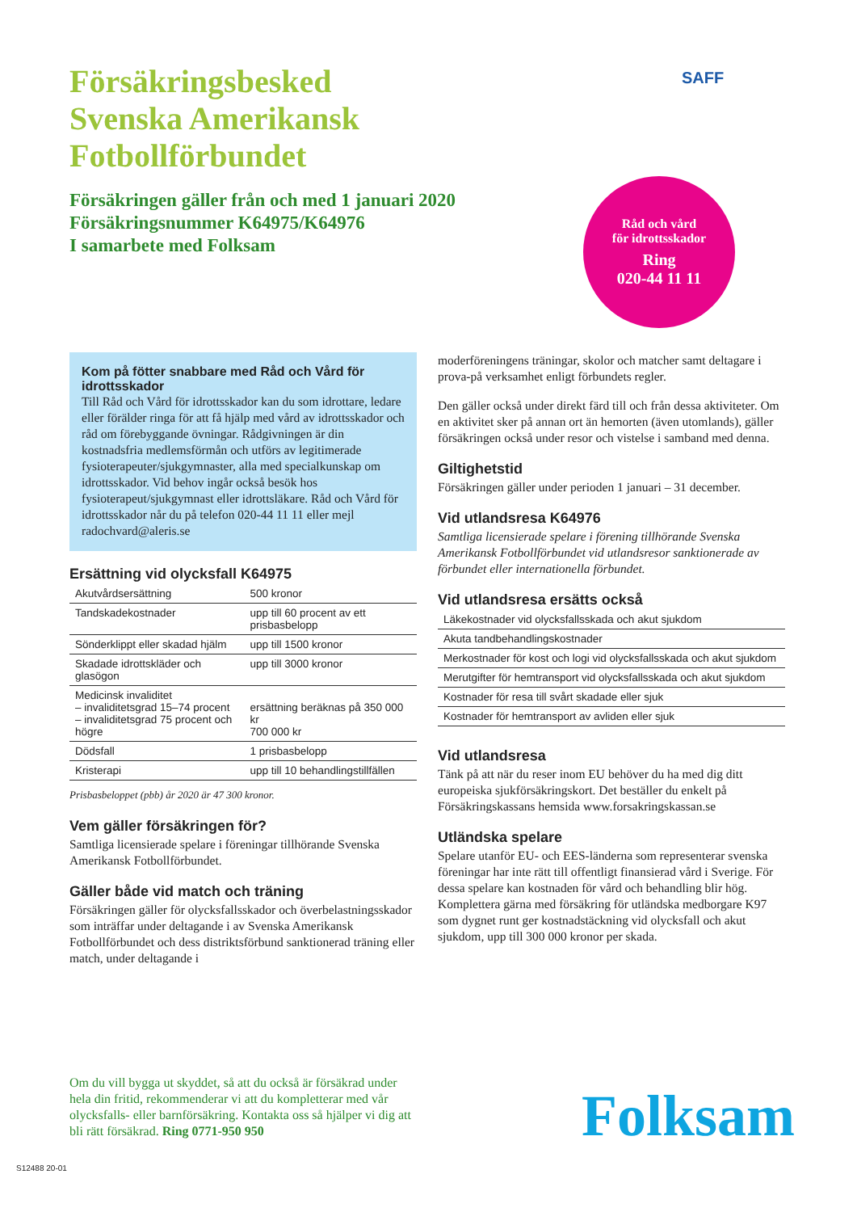SAFF
Försäkringsbesked
Svenska Amerikansk
Fotbollförbundet
Försäkringen gäller från och med 1 januari 2020
Försäkringsnummer K64975/K64976
I samarbete med Folksam
Råd och vård
för idrottsskador
Ring
020-44 11 11
Kom på fötter snabbare med Råd och Vård för idrottsskador
Till Råd och Vård för idrottsskador kan du som idrottare, ledare eller förälder ringa för att få hjälp med vård av idrottsskador och råd om förebyggande övningar. Rådgivningen är din kostnadsfria medlemsförmån och utförs av legitimerade fysioterapeuter/sjukgymnaster, alla med specialkunskap om idrottsskador. Vid behov ingår också besök hos fysioterapeut/sjukgymnast eller idrotts­läkare. Råd och Vård för idrottsskador når du på telefon 020-44 11 11 eller mejl radochvard@aleris.se
Ersättning vid olycksfall K64975
| Akutvårdsersättning | 500 kronor |
| Tandskadekostnader | upp till 60 procent av ett prisbasbelopp |
| Sönderklippt eller skadad hjälm | upp till 1500 kronor |
| Skadade idrottskläder och glasögon | upp till 3000 kronor |
| Medicinsk invaliditet – invaliditetsgrad 15–74 procent – invaliditetsgrad 75 procent och högre | ersättning beräknas på 350 000 kr 700 000 kr |
| Dödsfall | 1 prisbasbelopp |
| Kristerapi | upp till 10 behandlingstillfällen |
Prisbasbeloppet (pbb) år 2020 är 47 300 kronor.
Vem gäller försäkringen för?
Samtliga licensierade spelare i föreningar tillhörande Svenska Amerikansk Fotbollförbundet.
Gäller både vid match och träning
Försäkringen gäller för olycksfallsskador och överbelastningsskador som inträffar under deltagande i av Svenska Amerikansk Fotbollförbundet och dess distriktsförbund sanktionerad träning eller match, under deltagande i
moderföreningens träningar, skolor och matcher samt deltagare i prova-på verksamhet enligt förbundets regler.
Den gäller också under direkt färd till och från dessa aktiviteter. Om en aktivitet sker på annan ort än hemorten (även utomlands), gäller försäkringen också under resor och vistelse i samband med denna.
Giltighetstid
Försäkringen gäller under perioden 1 januari – 31 december.
Vid utlandsresa K64976
Samtliga licensierade spelare i förening tillhörande Svenska Amerikansk Fotbollförbundet vid utlandsresor sanktionerade av förbundet eller internationella förbundet.
Vid utlandsresa ersätts också
| Läkekostnader vid olycksfallsskada och akut sjukdom |
| Akuta tandbehandlingskostnader |
| Merkostnader för kost och logi vid olycksfallsskada och akut sjukdom |
| Merutgifter för hemtransport vid olycksfallsskada och akut sjukdom |
| Kostnader för resa till svårt skadade eller sjuk |
| Kostnader för hemtransport av avliden eller sjuk |
Vid utlandsresa
Tänk på att när du reser inom EU behöver du ha med dig ditt europeiska sjukförsäkringskort. Det beställer du enkelt på Försäkringskassans hemsida www.forsakringskassan.se
Utländska spelare
Spelare utanför EU- och EES-länderna som representerar svenska föreningar har inte rätt till offentligt finansierad vård i Sverige. För dessa spelare kan kostnaden för vård och behand­ling blir hög. Komplettera gärna med försäkring för utländska medborgare K97 som dygnet runt ger kostnadstäckning vid olycks­fall och akut sjukdom, upp till 300 000 kronor per skada.
Om du vill bygga ut skyddet, så att du också är försäkrad under hela din fritid, rekommenderar vi att du kompletterar med vår olycksfalls- eller barnförsäkring. Kontakta oss så hjälper vi dig att bli rätt försäkrad. Ring 0771-950 950
Folksam
S12488 20-01